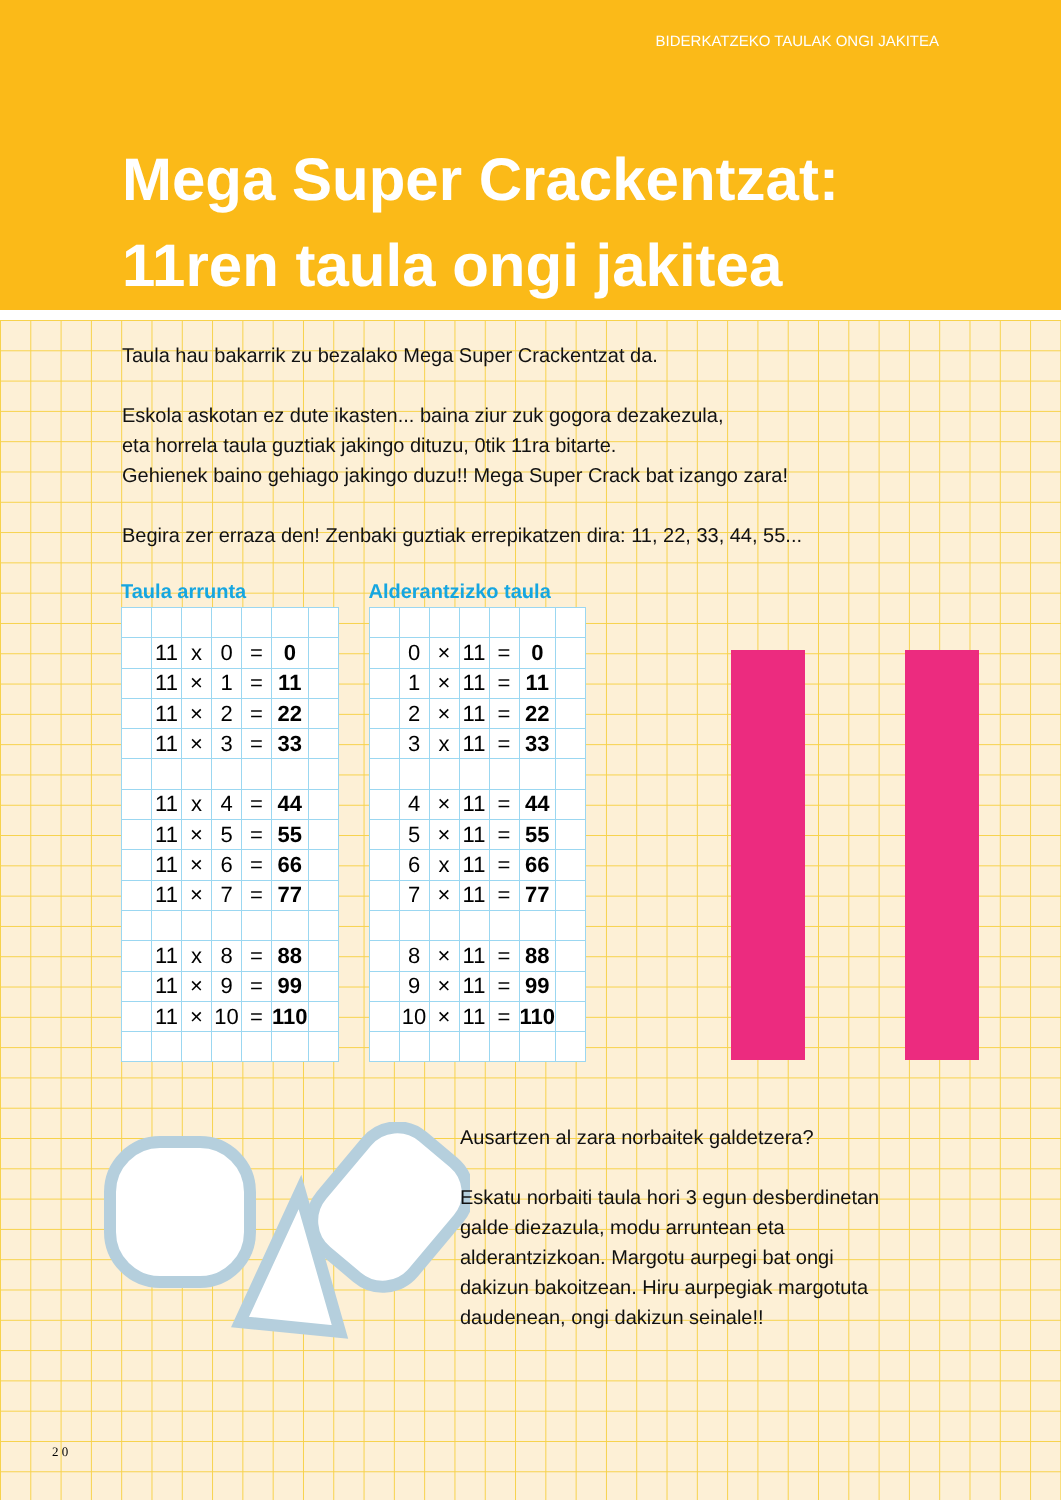BIDERKATZEKO TAULAK ONGI JAKITEA
Mega Super Crackentzat:
11ren taula ongi jakitea
Taula hau bakarrik zu bezalako Mega Super Crackentzat da.
Eskola askotan ez dute ikasten... baina ziur zuk gogora dezakezula,
eta horrela taula guztiak jakingo dituzu, 0tik 11ra bitarte.
Gehienek baino gehiago jakingo duzu!! Mega Super Crack bat izango zara!
Begira zer erraza den! Zenbaki guztiak errepikatzen dira: 11, 22, 33, 44, 55...
Taula arrunta
| | 11 | x | 0 | = | 0 | |
| | 11 | × | 1 | = | 11 | |
| | 11 | × | 2 | = | 22 | |
| | 11 | × | 3 | = | 33 | |
| | 11 | x | 4 | = | 44 | |
| | 11 | × | 5 | = | 55 | |
| | 11 | × | 6 | = | 66 | |
| | 11 | × | 7 | = | 77 | |
| | 11 | x | 8 | = | 88 | |
| | 11 | × | 9 | = | 99 | |
| | 11 | × | 10 | = | 110 | |
Alderantzizko taula
| | 0 | × | 11 | = | 0 | |
| | 1 | × | 11 | = | 11 | |
| | 2 | × | 11 | = | 22 | |
| | 3 | x | 11 | = | 33 | |
| | 4 | × | 11 | = | 44 | |
| | 5 | × | 11 | = | 55 | |
| | 6 | x | 11 | = | 66 | |
| | 7 | × | 11 | = | 77 | |
| | 8 | × | 11 | = | 88 | |
| | 9 | × | 11 | = | 99 | |
| | 10 | × | 11 | = | 110 | |
Ausartzen al zara norbaitek galdetzera?
Eskatu norbaiti taula hori 3 egun desberdinetan
galde diezazula, modu arruntean eta
alderantzizkoan. Margotu aurpegi bat ongi
dakizun bakoitzean. Hiru aurpegiak margotuta
daudenean, ongi dakizun seinale!!
2 0